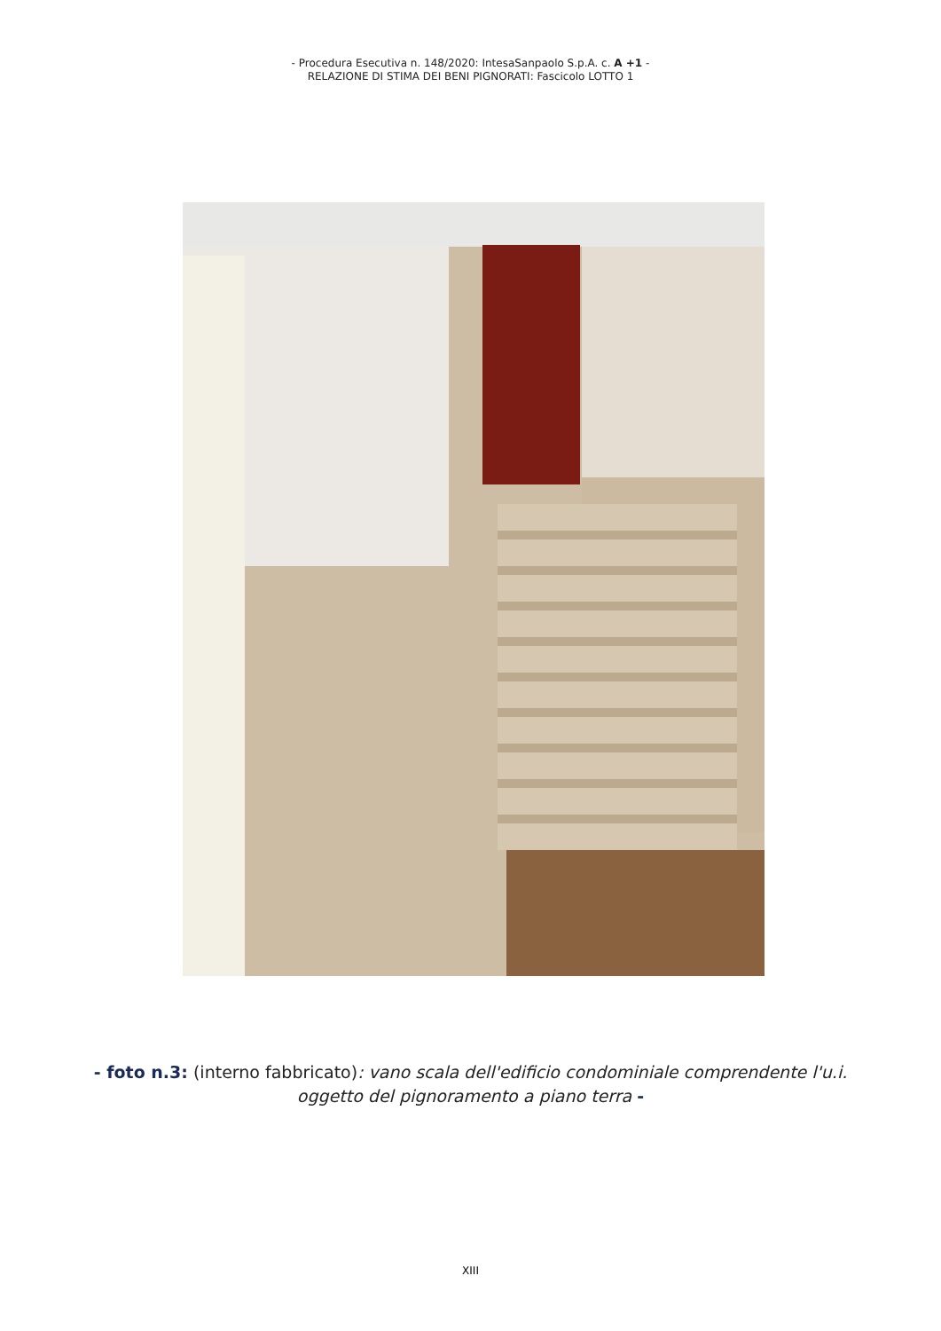- Procedura Esecutiva n. 148/2020: IntesaSanpaolo S.p.A. c. A +1 -
RELAZIONE DI STIMA DEI BENI PIGNORATI: Fascicolo LOTTO 1
- foto n.3: (interno fabbricato): vano scala dell'edificio condominiale comprendente l'u.i.
oggetto del pignoramento a piano terra -
XIII